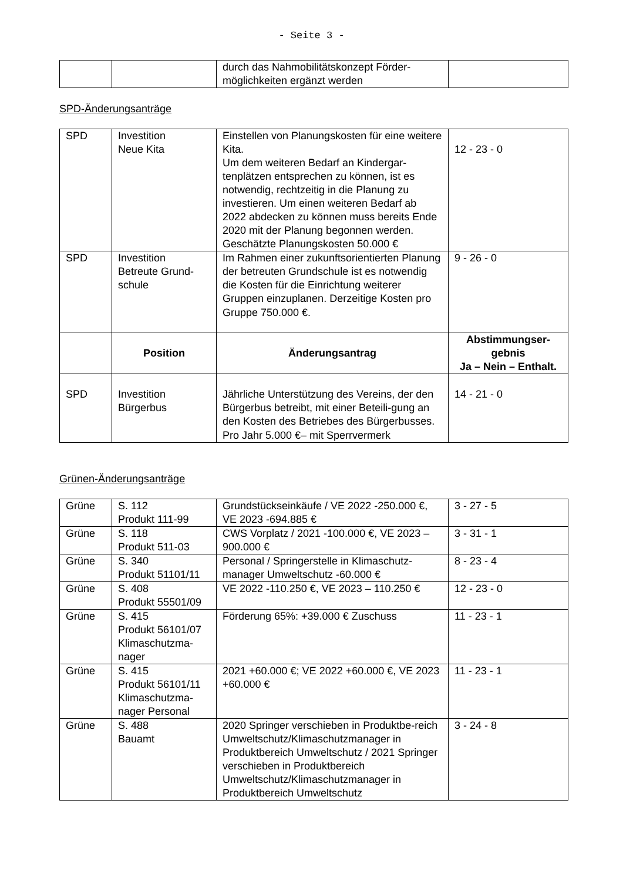- Seite 3 -
| | | durch das Nahmobilitätskonzept Förder-möglichkeiten ergänzt werden | |
SPD-Änderungsanträge
| SPD | Investition Neue Kita | Einstellen von Planungskosten für eine weitere Kita. Um dem weiteren Bedarf an Kindergar-tenplätzen entsprechen zu können, ist es notwendig, rechtzeitig in die Planung zu investieren. Um einen weiteren Bedarf ab 2022 abdecken zu können muss bereits Ende 2020 mit der Planung begonnen werden. Geschätzte Planungskosten 50.000 € | 12 - 23 - 0 |
| SPD | Investition Betreute Grund-schule | Im Rahmen einer zukunftsorientierten Planung der betreuten Grundschule ist es notwendig die Kosten für die Einrichtung weiterer Gruppen einzuplanen. Derzeitige Kosten pro Gruppe 750.000 €. | 9 - 26 - 0 |
| | Position | Änderungsantrag | Abstimmungser-gebnis Ja – Nein – Enthalt. |
| SPD | Investition Bürgerbus | Jährliche Unterstützung des Vereins, der den Bürgerbus betreibt, mit einer Beteili-gung an den Kosten des Betriebes des Bürgerbusses. Pro Jahr 5.000 €– mit Sperrvermerk | 14 - 21 - 0 |
Grünen-Änderungsanträge
| Grüne | S. 112 Produkt 111-99 | Grundstückseinkäufe / VE 2022 -250.000 €, VE 2023 -694.885 € | 3 - 27 - 5 |
| Grüne | S. 118 Produkt 511-03 | CWS Vorplatz / 2021 -100.000 €, VE 2023 – 900.000 € | 3 - 31 - 1 |
| Grüne | S. 340 Produkt 51101/11 | Personal / Springerstelle in Klimaschutz-manager Umweltschutz -60.000 € | 8 - 23 - 4 |
| Grüne | S. 408 Produkt 55501/09 | VE 2022 -110.250 €, VE 2023 – 110.250 € | 12 - 23 - 0 |
| Grüne | S. 415 Produkt 56101/07 Klimaschutzma-nager | Förderung 65%: +39.000 € Zuschuss | 11 - 23 - 1 |
| Grüne | S. 415 Produkt 56101/11 Klimaschutzma-nager Personal | 2021 +60.000 €; VE 2022 +60.000 €, VE 2023 +60.000 € | 11 - 23 - 1 |
| Grüne | S. 488 Bauamt | 2020 Springer verschieben in Produktbe-reich Umweltschutz/Klimaschutzmanager in Produktbereich Umweltschutz / 2021 Springer verschieben in Produktbereich Umweltschutz/Klimaschutzmanager in Produktbereich Umweltschutz | 3 - 24 - 8 |